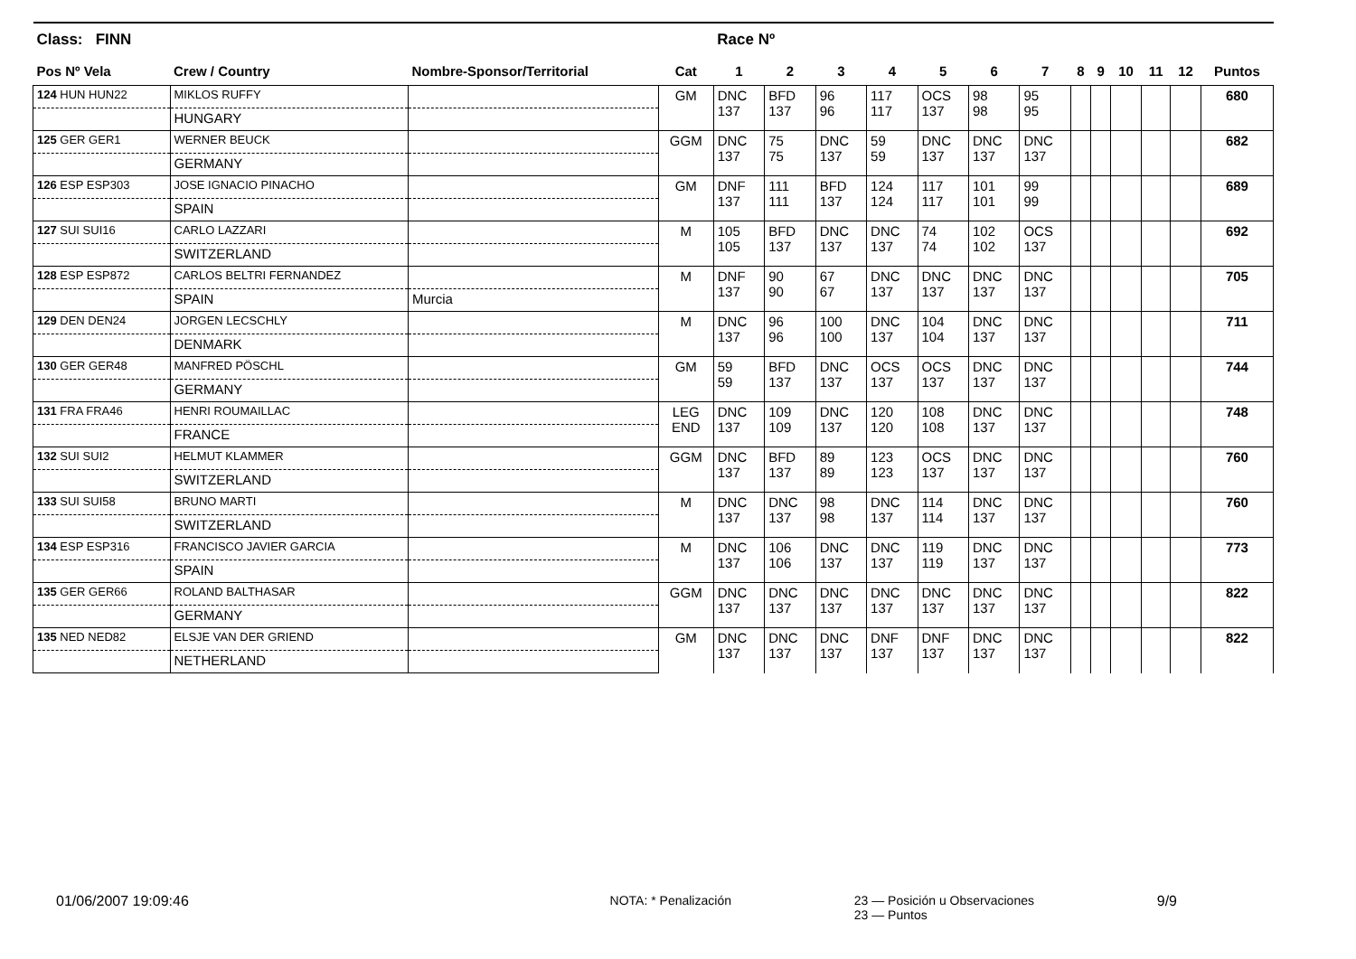| Class: FINN | | | | Race Nº | | | | | | | | | | | | |
| --- | --- | --- | --- | --- | --- | --- | --- | --- | --- | --- | --- | --- | --- | --- | --- | --- |
| Pos Nº Vela | Crew / Country | Nombre-Sponsor/Territorial | Cat | 1 | 2 | 3 | 4 | 5 | 6 | 7 | 8 | 9 | 10 | 11 | 12 | Puntos |
| 124 HUN HUN22 | MIKLOS RUFFY | | GM | DNC 137 | BFD 137 | 96 96 | 117 117 | OCS 137 | 98 98 | 95 95 | | | | | | 680 |
| | HUNGARY | | | | | | | | | | | | | | | |
| 125 GER GER1 | WERNER BEUCK | | GGM | DNC 137 | 75 75 | DNC 137 | 59 59 | DNC 137 | DNC 137 | DNC 137 | | | | | | 682 |
| | GERMANY | | | | | | | | | | | | | | | |
| 126 ESP ESP303 | JOSE IGNACIO PINACHO | | GM | DNF 137 | 111 111 | BFD 137 | 124 124 | 117 117 | 101 101 | 99 99 | | | | | | 689 |
| | SPAIN | | | | | | | | | | | | | | | |
| 127 SUI SUI16 | CARLO LAZZARI | | M | 105 105 | BFD 137 | DNC 137 | DNC 137 | 74 74 | 102 102 | OCS 137 | | | | | | 692 |
| | SWITZERLAND | | | | | | | | | | | | | | | |
| 128 ESP ESP872 | CARLOS BELTRI FERNANDEZ | | M | DNF 137 | 90 90 | 67 67 | DNC 137 | DNC 137 | DNC 137 | DNC 137 | | | | | | 705 |
| | SPAIN | Murcia | | | | | | | | | | | | | | |
| 129 DEN DEN24 | JORGEN LECSCHLY | | M | DNC 137 | 96 96 | 100 100 | DNC 137 | 104 104 | DNC 137 | DNC 137 | | | | | | 711 |
| | DENMARK | | | | | | | | | | | | | | | |
| 130 GER GER48 | MANFRED PÖSCHL | | GM | 59 59 | BFD 137 | DNC 137 | OCS 137 | OCS 137 | DNC 137 | DNC 137 | | | | | | 744 |
| | GERMANY | | | | | | | | | | | | | | | |
| 131 FRA FRA46 | HENRI ROUMAILLAC | | LEG END | DNC 137 | 109 109 | DNC 137 | 120 120 | 108 108 | DNC 137 | DNC 137 | | | | | | 748 |
| | FRANCE | | | | | | | | | | | | | | | |
| 132 SUI SUI2 | HELMUT KLAMMER | | GGM | DNC 137 | BFD 137 | 89 89 | 123 123 | OCS 137 | DNC 137 | DNC 137 | | | | | | 760 |
| | SWITZERLAND | | | | | | | | | | | | | | | |
| 133 SUI SUI58 | BRUNO MARTI | | M | DNC 137 | DNC 137 | 98 98 | DNC 137 | 114 114 | DNC 137 | DNC 137 | | | | | | 760 |
| | SWITZERLAND | | | | | | | | | | | | | | | |
| 134 ESP ESP316 | FRANCISCO JAVIER GARCIA | | M | DNC 137 | 106 106 | DNC 137 | DNC 137 | 119 119 | DNC 137 | DNC 137 | | | | | | 773 |
| | SPAIN | | | | | | | | | | | | | | | |
| 135 GER GER66 | ROLAND BALTHASAR | | GGM | DNC 137 | DNC 137 | DNC 137 | DNC 137 | DNC 137 | DNC 137 | DNC 137 | | | | | | 822 |
| | GERMANY | | | | | | | | | | | | | | | |
| 135 NED NED82 | ELSJE VAN DER GRIEND | | GM | DNC 137 | DNC 137 | DNC 137 | DNF 137 | DNF 137 | DNC 137 | DNC 137 | | | | | | 822 |
| | NETHERLAND | | | | | | | | | | | | | | | |
01/06/2007 19:09:46 NOTA: * Penalización 23 — Posición u Observaciones
23 — Puntos 9/9